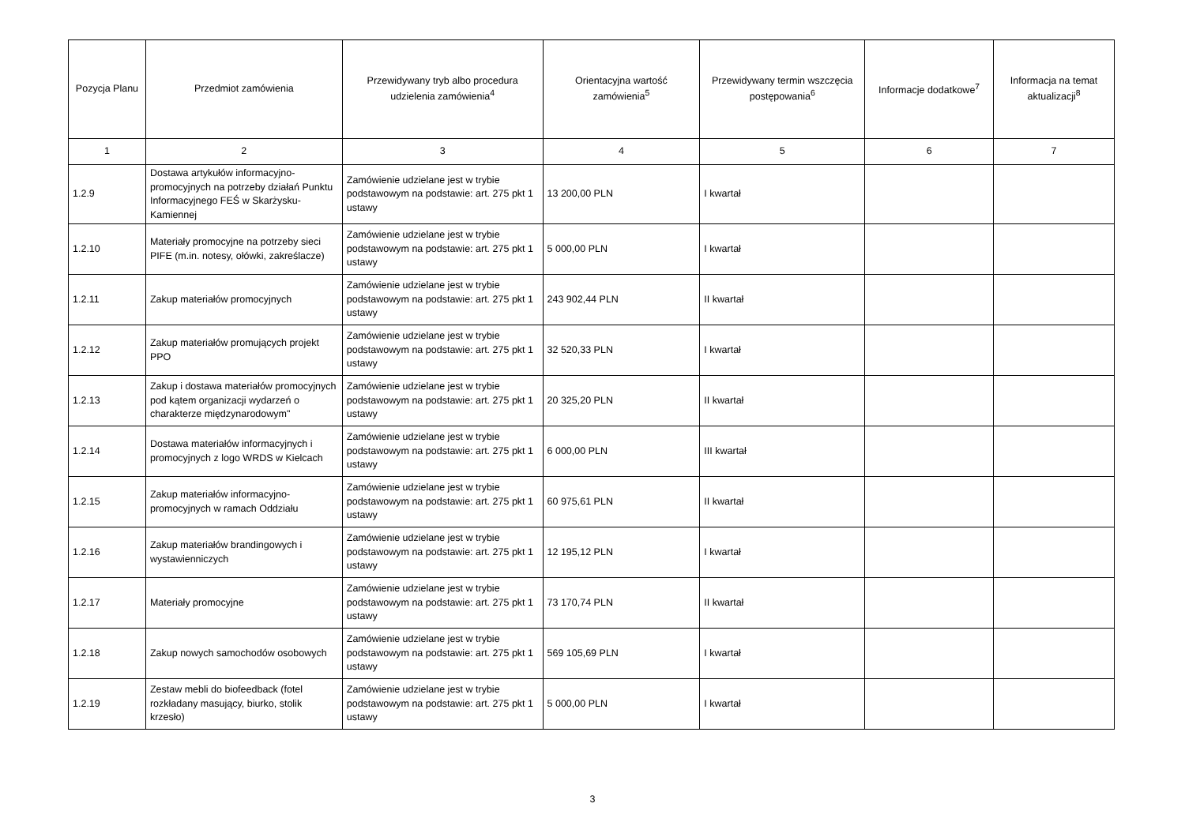| Pozycja Planu | Przedmiot zamówienia | Przewidywany tryb albo procedura udzielenia zamówienia<sup>4</sup> | Orientacyjna wartość zamówienia<sup>5</sup> | Przewidywany termin wszczęcia postępowania<sup>6</sup> | Informacje dodatkowe<sup>7</sup> | Informacja na temat aktualizacji<sup>8</sup> |
| --- | --- | --- | --- | --- | --- | --- |
| 1 | 2 | 3 | 4 | 5 | 6 | 7 |
| 1.2.9 | Dostawa artykułów informacyjno-promocyjnych na potrzeby działań Punktu Informacyjnego FEŚ w Skarżysku-Kamiennej | Zamówienie udzielane jest w trybie podstawowym na podstawie: art. 275 pkt 1 ustawy | 13 200,00 PLN | I kwartał | | |
| 1.2.10 | Materiały promocyjne na potrzeby sieci PIFE (m.in. notesy, ołówki, zakreślacze) | Zamówienie udzielane jest w trybie podstawowym na podstawie: art. 275 pkt 1 ustawy | 5 000,00 PLN | I kwartał | | |
| 1.2.11 | Zakup materiałów promocyjnych | Zamówienie udzielane jest w trybie podstawowym na podstawie: art. 275 pkt 1 ustawy | 243 902,44 PLN | II kwartał | | |
| 1.2.12 | Zakup materiałów promujących projekt PPO | Zamówienie udzielane jest w trybie podstawowym na podstawie: art. 275 pkt 1 ustawy | 32 520,33 PLN | I kwartał | | |
| 1.2.13 | Zakup i dostawa materiałów promocyjnych pod kątem organizacji wydarzeń o charakterze międzynarodowym" | Zamówienie udzielane jest w trybie podstawowym na podstawie: art. 275 pkt 1 ustawy | 20 325,20 PLN | II kwartał | | |
| 1.2.14 | Dostawa materiałów informacyjnych i promocyjnych z logo WRDS w Kielcach | Zamówienie udzielane jest w trybie podstawowym na podstawie: art. 275 pkt 1 ustawy | 6 000,00 PLN | III kwartał | | |
| 1.2.15 | Zakup materiałów informacyjno-promocyjnych w ramach Oddziału | Zamówienie udzielane jest w trybie podstawowym na podstawie: art. 275 pkt 1 ustawy | 60 975,61 PLN | II kwartał | | |
| 1.2.16 | Zakup materiałów brandingowych i wystawienniczych | Zamówienie udzielane jest w trybie podstawowym na podstawie: art. 275 pkt 1 ustawy | 12 195,12 PLN | I kwartał | | |
| 1.2.17 | Materiały promocyjne | Zamówienie udzielane jest w trybie podstawowym na podstawie: art. 275 pkt 1 ustawy | 73 170,74 PLN | II kwartał | | |
| 1.2.18 | Zakup nowych samochodów osobowych | Zamówienie udzielane jest w trybie podstawowym na podstawie: art. 275 pkt 1 ustawy | 569 105,69 PLN | I kwartał | | |
| 1.2.19 | Zestaw mebli do biofeedback (fotel rozkładany masujący, biurko, stolik krzesło) | Zamówienie udzielane jest w trybie podstawowym na podstawie: art. 275 pkt 1 ustawy | 5 000,00 PLN | I kwartał | | |
3